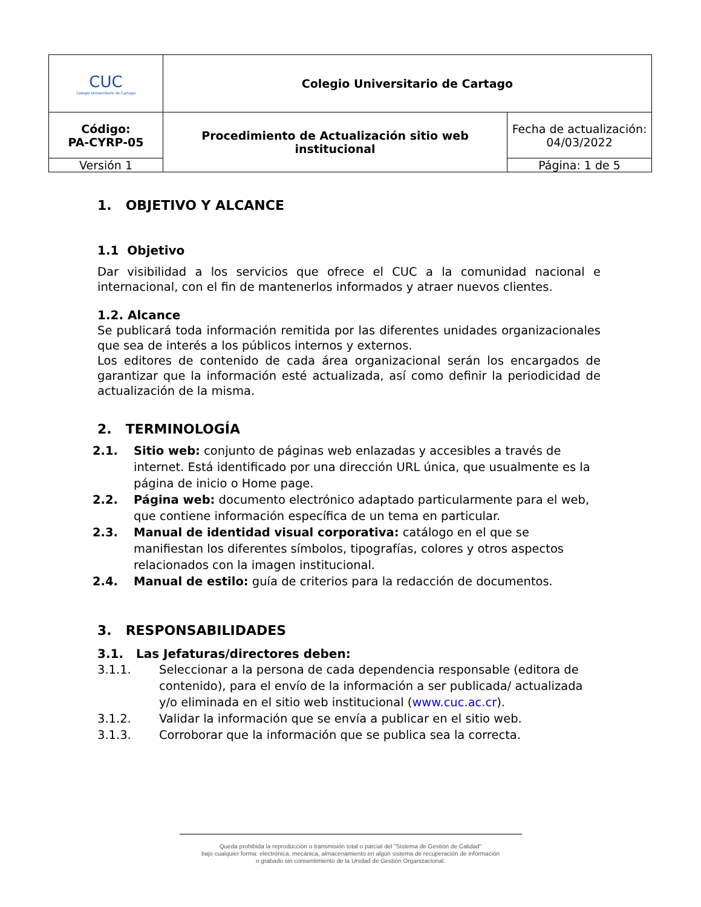| CUC Colegio Universitario de Cartago | Colegio Universitario de Cartago | |
| Código: PA-CYRP-05 | Procedimiento de Actualización sitio web institucional | Fecha de actualización: 04/03/2022 |
| Versión 1 | | Página: 1 de 5 |
1. OBJETIVO Y ALCANCE
1.1 Objetivo
Dar visibilidad a los servicios que ofrece el CUC a la comunidad nacional e internacional, con el fin de mantenerlos informados y atraer nuevos clientes.
1.2. Alcance
Se publicará toda información remitida por las diferentes unidades organizacionales que sea de interés a los públicos internos y externos.
Los editores de contenido de cada área organizacional serán los encargados de garantizar que la información esté actualizada, así como definir la periodicidad de actualización de la misma.
2. TERMINOLOGÍA
2.1. Sitio web: conjunto de páginas web enlazadas y accesibles a través de internet. Está identificado por una dirección URL única, que usualmente es la página de inicio o Home page.
2.2. Página web: documento electrónico adaptado particularmente para el web, que contiene información específica de un tema en particular.
2.3. Manual de identidad visual corporativa: catálogo en el que se manifiestan los diferentes símbolos, tipografías, colores y otros aspectos relacionados con la imagen institucional.
2.4. Manual de estilo: guía de criterios para la redacción de documentos.
3. RESPONSABILIDADES
3.1. Las Jefaturas/directores deben:
3.1.1. Seleccionar a la persona de cada dependencia responsable (editora de contenido), para el envío de la información a ser publicada/ actualizada y/o eliminada en el sitio web institucional (www.cuc.ac.cr).
3.1.2. Validar la información que se envía a publicar en el sitio web.
3.1.3. Corroborar que la información que se publica sea la correcta.
Queda prohibida la reproducción o transmisión total o parcial del "Sistema de Gestión de Calidad"
bajo cualquier forma: electrónica, mecánica, almacenamiento en algún sistema de recuperación de información
o grabado sin consentimiento de la Unidad de Gestión Organizacional.